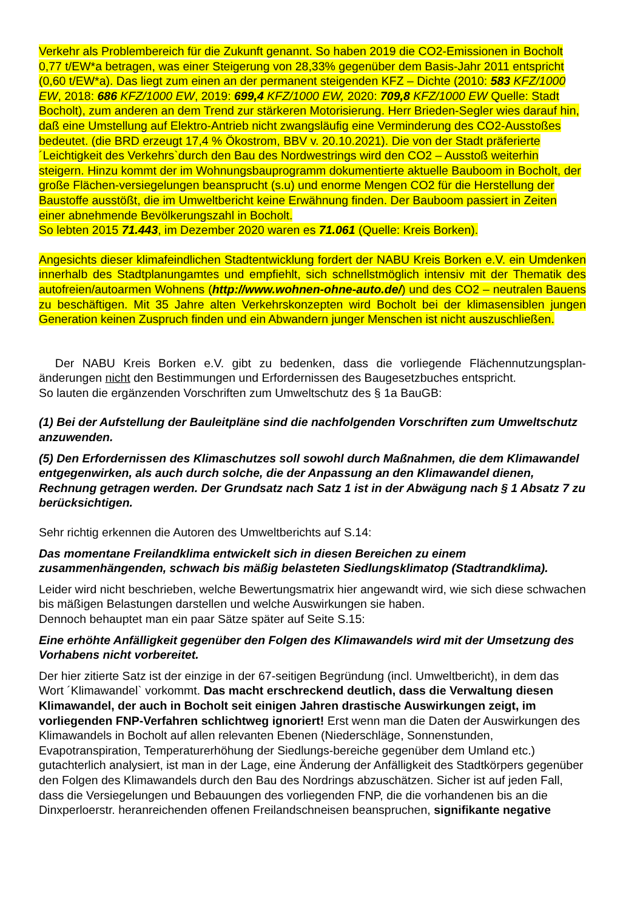Verkehr als Problembereich für die Zukunft genannt. So haben 2019 die CO2-Emissionen in Bocholt 0,77 t/EW*a betragen, was einer Steigerung von 28,33% gegenüber dem Basis-Jahr 2011 entspricht (0,60 t/EW*a). Das liegt zum einen an der permanent steigenden KFZ – Dichte (2010: 583 KFZ/1000 EW, 2018: 686 KFZ/1000 EW, 2019: 699,4 KFZ/1000 EW, 2020: 709,8 KFZ/1000 EW Quelle: Stadt Bocholt), zum anderen an dem Trend zur stärkeren Motorisierung. Herr Brieden-Segler wies darauf hin, daß eine Umstellung auf Elektro-Antrieb nicht zwangsläufig eine Verminderung des CO2-Ausstoßes bedeutet. (die BRD erzeugt 17,4 % Ökostrom, BBV v. 20.10.2021). Die von der Stadt präferierte ´Leichtigkeit des Verkehrs`durch den Bau des Nordwestrings wird den CO2 – Ausstoß weiterhin steigern. Hinzu kommt der im Wohnungsbauprogramm dokumentierte aktuelle Bauboom in Bocholt, der große Flächen-versiegelungen beansprucht (s.u) und enorme Mengen CO2 für die Herstellung der Baustoffe ausstößt, die im Umweltbericht keine Erwähnung finden. Der Bauboom passiert in Zeiten einer abnehmende Bevölkerungszahl in Bocholt.
So lebten 2015 71.443, im Dezember 2020 waren es 71.061 (Quelle: Kreis Borken).
Angesichts dieser klimafeindlichen Stadtentwicklung fordert der NABU Kreis Borken e.V. ein Umdenken innerhalb des Stadtplanungamtes und empfiehlt, sich schnellstmöglich intensiv mit der Thematik des autofreien/autoarmen Wohnens (http://www.wohnen-ohne-auto.de/) und des CO2 – neutralen Bauens zu beschäftigen. Mit 35 Jahre alten Verkehrskonzepten wird Bocholt bei der klimasensiblen jungen Generation keinen Zuspruch finden und ein Abwandern junger Menschen ist nicht auszuschließen.
Der NABU Kreis Borken e.V. gibt zu bedenken, dass die vorliegende Flächennutzungsplan-änderungen nicht den Bestimmungen und Erfordernissen des Baugesetzbuches entspricht.
So lauten die ergänzenden Vorschriften zum Umweltschutz des § 1a BauGB:
(1) Bei der Aufstellung der Bauleitpläne sind die nachfolgenden Vorschriften zum Umweltschutz anzuwenden.
(5) Den Erfordernissen des Klimaschutzes soll sowohl durch Maßnahmen, die dem Klimawandel entgegenwirken, als auch durch solche, die der Anpassung an den Klimawandel dienen, Rechnung getragen werden. Der Grundsatz nach Satz 1 ist in der Abwägung nach § 1 Absatz 7 zu berücksichtigen.
Sehr richtig erkennen die Autoren des Umweltberichts auf S.14:
Das momentane Freilandklima entwickelt sich in diesen Bereichen zu einem zusammenhängenden, schwach bis mäßig belasteten Siedlungsklimatop (Stadtrandklima).
Leider wird nicht beschrieben, welche Bewertungsmatrix hier angewandt wird, wie sich diese schwachen bis mäßigen Belastungen darstellen und welche Auswirkungen sie haben.
Dennoch behauptet man ein paar Sätze später auf Seite S.15:
Eine erhöhte Anfälligkeit gegenüber den Folgen des Klimawandels wird mit der Umsetzung des Vorhabens nicht vorbereitet.
Der hier zitierte Satz ist der einzige in der 67-seitigen Begründung (incl. Umweltbericht), in dem das Wort ´Klimawandel` vorkommt. Das macht erschreckend deutlich, dass die Verwaltung diesen Klimawandel, der auch in Bocholt seit einigen Jahren drastische Auswirkungen zeigt, im vorliegenden FNP-Verfahren schlichtweg ignoriert! Erst wenn man die Daten der Auswirkungen des Klimawandels in Bocholt auf allen relevanten Ebenen (Niederschläge, Sonnenstunden, Evapotranspiration, Temperaturerhöhung der Siedlungs-bereiche gegenüber dem Umland etc.) gutachterlich analysiert, ist man in der Lage, eine Änderung der Anfälligkeit des Stadtkörpers gegenüber den Folgen des Klimawandels durch den Bau des Nordrings abzuschätzen. Sicher ist auf jeden Fall, dass die Versiegelungen und Bebauungen des vorliegenden FNP, die die vorhandenen bis an die Dinxperloerstr. heranreichenden offenen Freilandschneisen beanspruchen, signifikante negative